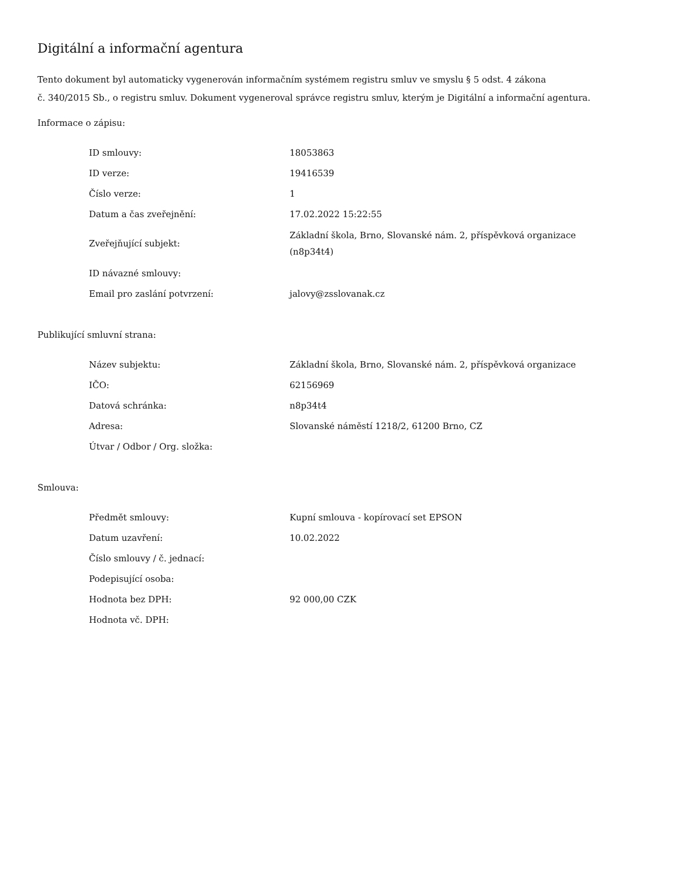Digitální a informační agentura
Tento dokument byl automaticky vygenerován informačním systémem registru smluv ve smyslu § 5 odst. 4 zákona
č. 340/2015 Sb., o registru smluv. Dokument vygeneroval správce registru smluv, kterým je Digitální a informační agentura.
Informace o zápisu:
| ID smlouvy: | 18053863 |
| ID verze: | 19416539 |
| Číslo verze: | 1 |
| Datum a čas zveřejnění: | 17.02.2022 15:22:55 |
| Zveřejňující subjekt: | Základní škola, Brno, Slovanské nám. 2, příspěvková organizace (n8p34t4) |
| ID návazné smlouvy: | |
| Email pro zaslání potvrzení: | jalovy@zsslovanak.cz |
Publikující smluvní strana:
| Název subjektu: | Základní škola, Brno, Slovanské nám. 2, příspěvková organizace |
| IČO: | 62156969 |
| Datová schránka: | n8p34t4 |
| Adresa: | Slovanské náměstí 1218/2, 61200 Brno, CZ |
| Útvar / Odbor / Org. složka: | |
Smlouva:
| Předmět smlouvy: | Kupní smlouva - kopírovací set EPSON |
| Datum uzavření: | 10.02.2022 |
| Číslo smlouvy / č. jednací: | |
| Podepisující osoba: | |
| Hodnota bez DPH: | 92 000,00 CZK |
| Hodnota vč. DPH: | |